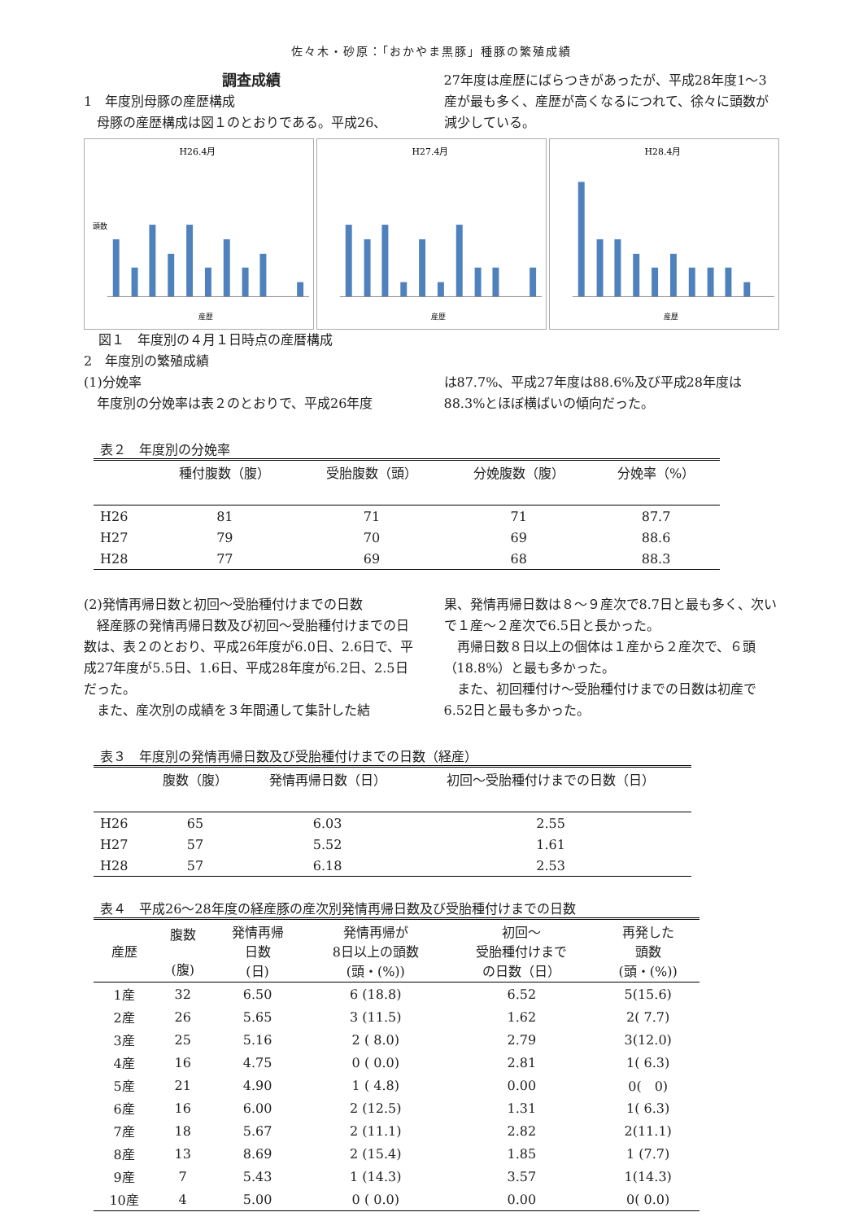佐々木・砂原：「おかやま黒豚」種豚の繁殖成績
調査成績
1　年度別母豚の産歴構成
　母豚の産歴構成は図１のとおりである。平成26、
27年度は産歴にばらつきがあったが、平成28年度1～3産が最も多く、産歴が高くなるにつれて、徐々に頭数が減少している。
H26.4月
産歴
頭数
H27.4月
産歴
H28.4月
産歴
図１　年度別の４月１日時点の産暦構成
2　年度別の繁殖成績
(1)分娩率
　年度別の分娩率は表２のとおりで、平成26年度
は87.7%、平成27年度は88.6%及び平成28年度は88.3%とほぼ横ばいの傾向だった。
表２　年度別の分娩率
| | 種付腹数（腹） | 受胎腹数（頭） | 分娩腹数（腹） | 分娩率（%） |
| --- | --- | --- | --- | --- |
| H26 | 81 | 71 | 71 | 87.7 |
| H27 | 79 | 70 | 69 | 88.6 |
| H28 | 77 | 69 | 68 | 88.3 |
(2)発情再帰日数と初回～受胎種付けまでの日数
　経産豚の発情再帰日数及び初回～受胎種付けまでの日数は、表２のとおり、平成26年度が6.0日、2.6日で、平成27年度が5.5日、1.6日、平成28年度が6.2日、2.5日だった。
　また、産次別の成績を３年間通して集計した結
果、発情再帰日数は８～９産次で8.7日と最も多く、次いで１産～２産次で6.5日と長かった。
　再帰日数８日以上の個体は１産から２産次で、６頭（18.8%）と最も多かった。
　また、初回種付け～受胎種付けまでの日数は初産で6.52日と最も多かった。
表３　年度別の発情再帰日数及び受胎種付けまでの日数（経産）
| | 腹数（腹） | 発情再帰日数（日） | 初回～受胎種付けまでの日数（日） |
| --- | --- | --- | --- |
| H26 | 65 | 6.03 | 2.55 |
| H27 | 57 | 5.52 | 1.61 |
| H28 | 57 | 6.18 | 2.53 |
表４　平成26～28年度の経産豚の産次別発情再帰日数及び受胎種付けまでの日数
| 産歴 | 腹数 (腹) | 発情再帰 日数 (日) | 発情再帰が 8日以上の頭数 (頭・(%)) | 初回～ 受胎種付けまで の日数（日） | 再発した 頭数 (頭・(%)) |
| --- | --- | --- | --- | --- | --- |
| 1産 | 32 | 6.50 | 6 (18.8) | 6.52 | 5(15.6) |
| 2産 | 26 | 5.65 | 3 (11.5) | 1.62 | 2( 7.7) |
| 3産 | 25 | 5.16 | 2 ( 8.0) | 2.79 | 3(12.0) |
| 4産 | 16 | 4.75 | 0 ( 0.0) | 2.81 | 1( 6.3) |
| 5産 | 21 | 4.90 | 1 ( 4.8) | 0.00 | 0( 0) |
| 6産 | 16 | 6.00 | 2 (12.5) | 1.31 | 1( 6.3) |
| 7産 | 18 | 5.67 | 2 (11.1) | 2.82 | 2(11.1) |
| 8産 | 13 | 8.69 | 2 (15.4) | 1.85 | 1 (7.7) |
| 9産 | 7 | 5.43 | 1 (14.3) | 3.57 | 1(14.3) |
| 10産 | 4 | 5.00 | 0 ( 0.0) | 0.00 | 0( 0.0) |